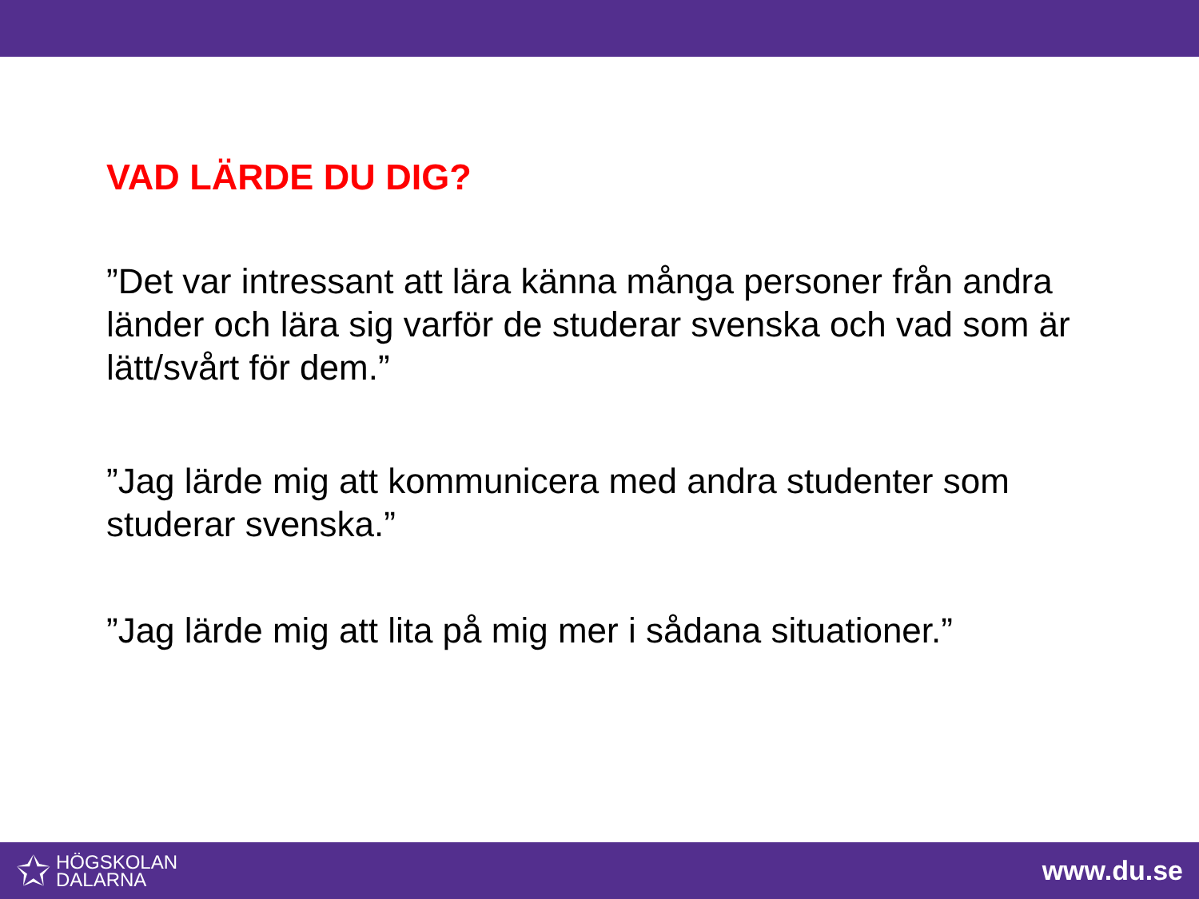VAD LÄRDE DU DIG?
”Det var intressant att lära känna många personer från andra länder och lära sig varför de studerar svenska och vad som är lätt/svårt för dem.”
”Jag lärde mig att kommunicera med andra studenter som studerar svenska.”
”Jag lärde mig att lita på mig mer i sådana situationer.”
✩
HÖGSKOLAN
DALARNA
www.du.se